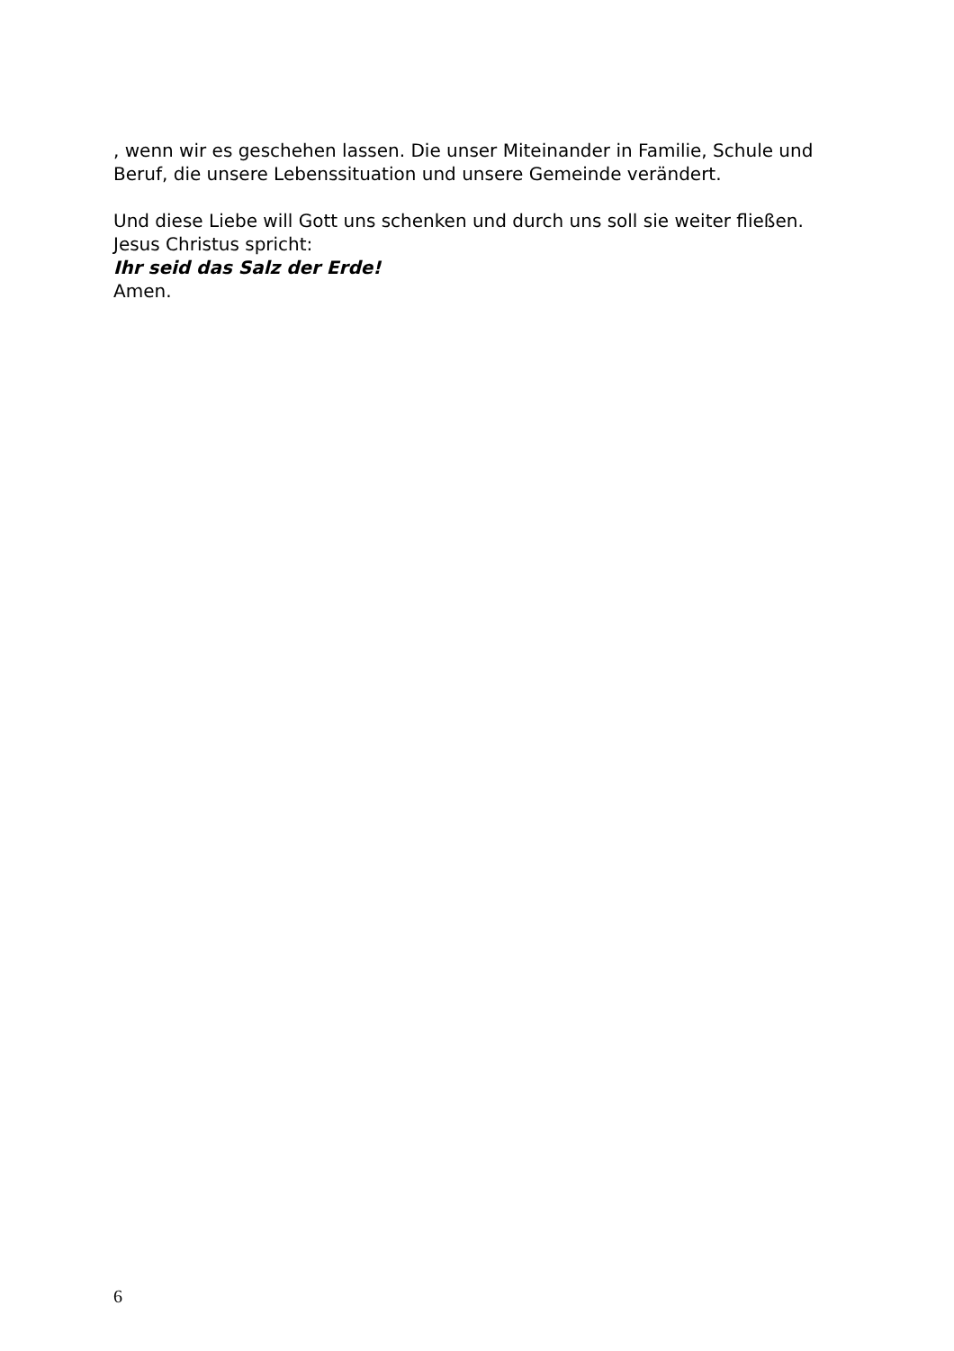, wenn wir es geschehen lassen. Die unser Miteinander in Familie, Schule und Beruf, die unsere Lebenssituation und unsere Gemeinde verändert.
Und diese Liebe will Gott uns schenken und durch uns soll sie weiter fließen.
Jesus Christus spricht:
Ihr seid das Salz der Erde!
Amen.
6